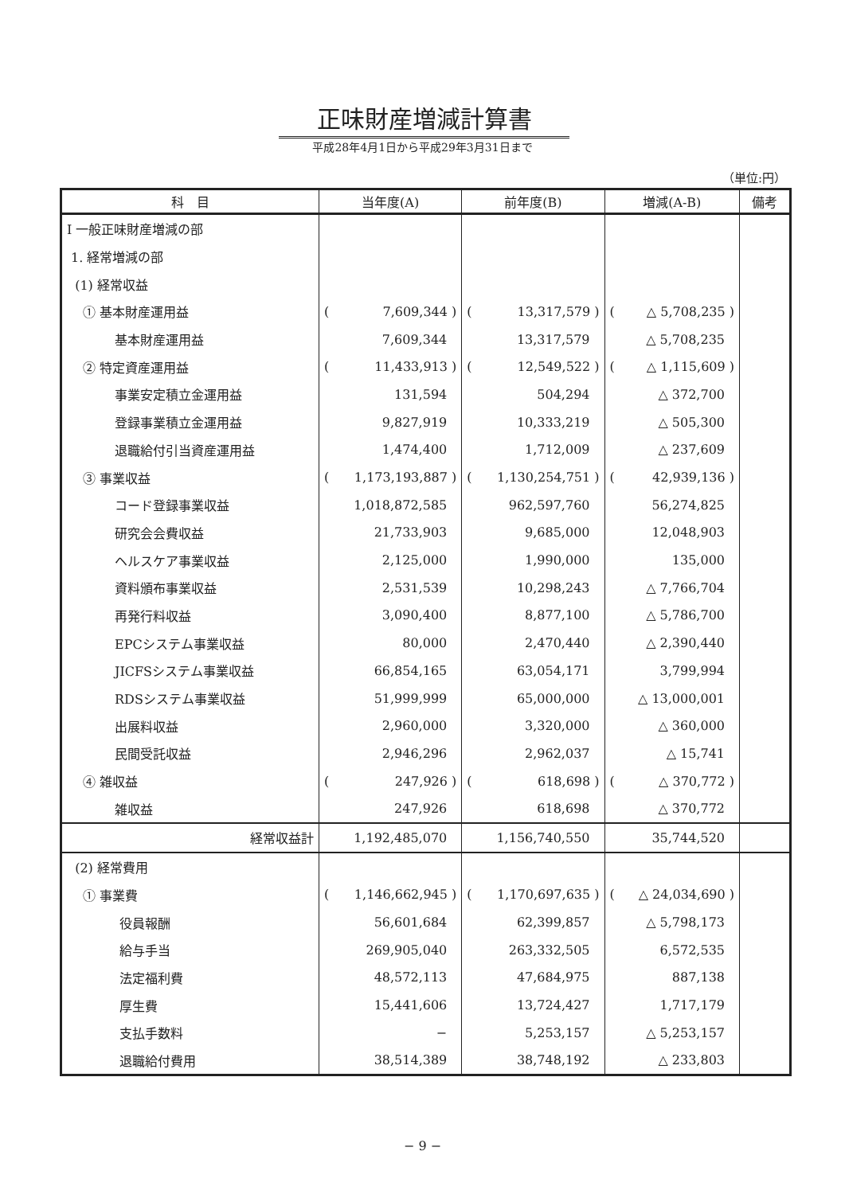正味財産増減計算書
平成28年4月1日から平成29年3月31日まで
（単位:円）
| 科 目 | 当年度(A) | 前年度(B) | 増減(A-B) | 備考 |
| --- | --- | --- | --- | --- |
| Ⅰ 一般正味財産増減の部 | | | | |
| 1. 経常増減の部 | | | | |
| (1) 経常収益 | | | | |
| ① 基本財産運用益 | ( 7,609,344 ) | ( 13,317,579 ) | ( △ 5,708,235 ) | |
| 基本財産運用益 | 7,609,344 | 13,317,579 | △ 5,708,235 | |
| ② 特定資産運用益 | ( 11,433,913 ) | ( 12,549,522 ) | ( △ 1,115,609 ) | |
| 事業安定積立金運用益 | 131,594 | 504,294 | △ 372,700 | |
| 登録事業積立金運用益 | 9,827,919 | 10,333,219 | △ 505,300 | |
| 退職給付引当資産運用益 | 1,474,400 | 1,712,009 | △ 237,609 | |
| ③ 事業収益 | ( 1,173,193,887 ) | ( 1,130,254,751 ) | ( 42,939,136 ) | |
| コード登録事業収益 | 1,018,872,585 | 962,597,760 | 56,274,825 | |
| 研究会会費収益 | 21,733,903 | 9,685,000 | 12,048,903 | |
| ヘルスケア事業収益 | 2,125,000 | 1,990,000 | 135,000 | |
| 資料頒布事業収益 | 2,531,539 | 10,298,243 | △ 7,766,704 | |
| 再発行料収益 | 3,090,400 | 8,877,100 | △ 5,786,700 | |
| EPCシステム事業収益 | 80,000 | 2,470,440 | △ 2,390,440 | |
| JICFSシステム事業収益 | 66,854,165 | 63,054,171 | 3,799,994 | |
| RDSシステム事業収益 | 51,999,999 | 65,000,000 | △ 13,000,001 | |
| 出展料収益 | 2,960,000 | 3,320,000 | △ 360,000 | |
| 民間受託収益 | 2,946,296 | 2,962,037 | △ 15,741 | |
| ④ 雑収益 | ( 247,926 ) | ( 618,698 ) | ( △ 370,772 ) | |
| 雑収益 | 247,926 | 618,698 | △ 370,772 | |
| 経常収益計 | 1,192,485,070 | 1,156,740,550 | 35,744,520 | |
| (2) 経常費用 | | | | |
| ① 事業費 | ( 1,146,662,945 ) | ( 1,170,697,635 ) | ( △ 24,034,690 ) | |
| 役員報酬 | 56,601,684 | 62,399,857 | △ 5,798,173 | |
| 給与手当 | 269,905,040 | 263,332,505 | 6,572,535 | |
| 法定福利費 | 48,572,113 | 47,684,975 | 887,138 | |
| 厚生費 | 15,441,606 | 13,724,427 | 1,717,179 | |
| 支払手数料 | − | 5,253,157 | △ 5,253,157 | |
| 退職給付費用 | 38,514,389 | 38,748,192 | △ 233,803 | |
− 9 −